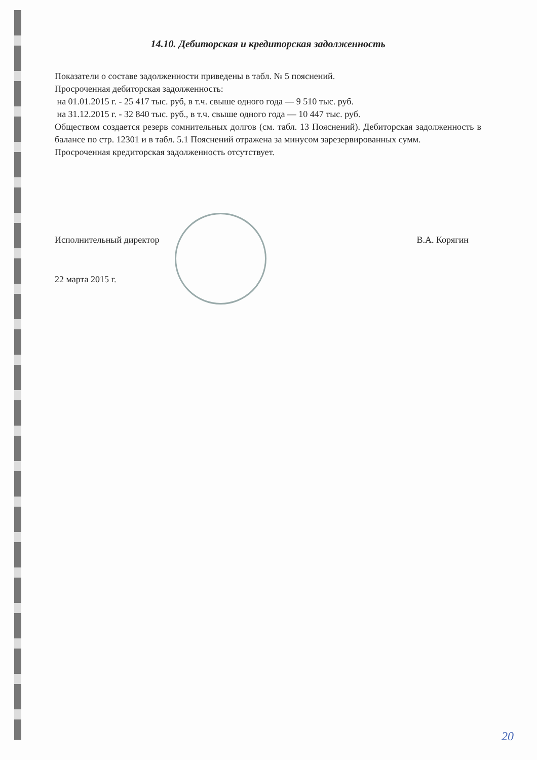14.10. Дебиторская и кредиторская задолженность
Показатели о составе задолженности приведены в табл. № 5 пояснений.
Просроченная дебиторская задолженность:
на 01.01.2015 г. - 25 417 тыс. руб, в т.ч. свыше одного года — 9 510 тыс. руб.
на 31.12.2015 г. - 32 840 тыс. руб., в т.ч. свыше одного года — 10 447 тыс. руб.
Обществом создается резерв сомнительных долгов (см. табл. 13 Пояснений). Дебиторская задолженность в балансе по стр. 12301 и в табл. 5.1 Пояснений отражена за минусом зарезервированных сумм.
Просроченная кредиторская задолженность отсутствует.
Исполнительный директор В.А. Корягин
22 марта 2015 г.
20